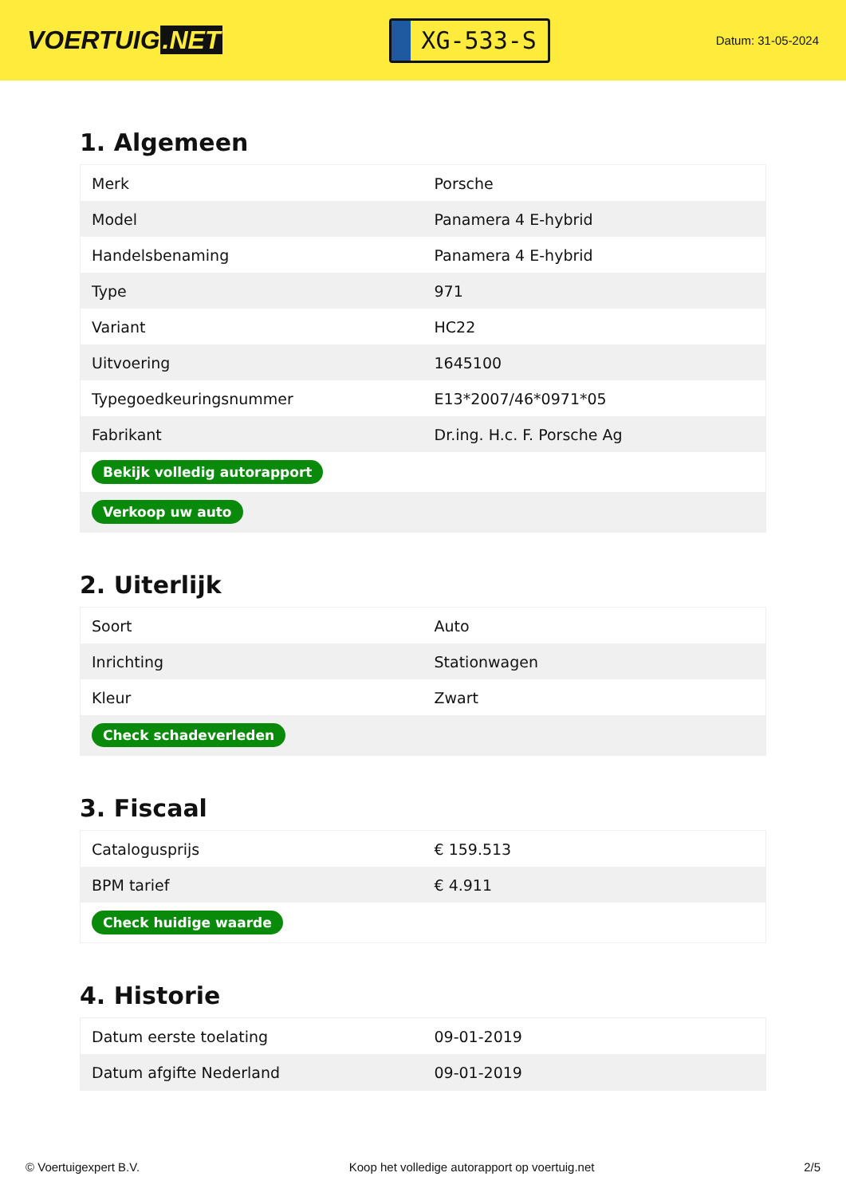VOERTUIG.NET
XG-533-S
Datum: 31-05-2024
1. Algemeen
| Merk | Porsche |
| Model | Panamera 4 E-hybrid |
| Handelsbenaming | Panamera 4 E-hybrid |
| Type | 971 |
| Variant | HC22 |
| Uitvoering | 1645100 |
| Typegoedkeuringsnummer | E13*2007/46*0971*05 |
| Fabrikant | Dr.ing. H.c. F. Porsche Ag |
| Bekijk volledig autorapport | |
| Verkoop uw auto | |
2. Uiterlijk
| Soort | Auto |
| Inrichting | Stationwagen |
| Kleur | Zwart |
| Check schadeverleden | |
3. Fiscaal
| Catalogusprijs | € 159.513 |
| BPM tarief | € 4.911 |
| Check huidige waarde | |
4. Historie
| Datum eerste toelating | 09-01-2019 |
| Datum afgifte Nederland | 09-01-2019 |
© Voertuigexpert B.V. Koop het volledige autorapport op voertuig.net 2/5